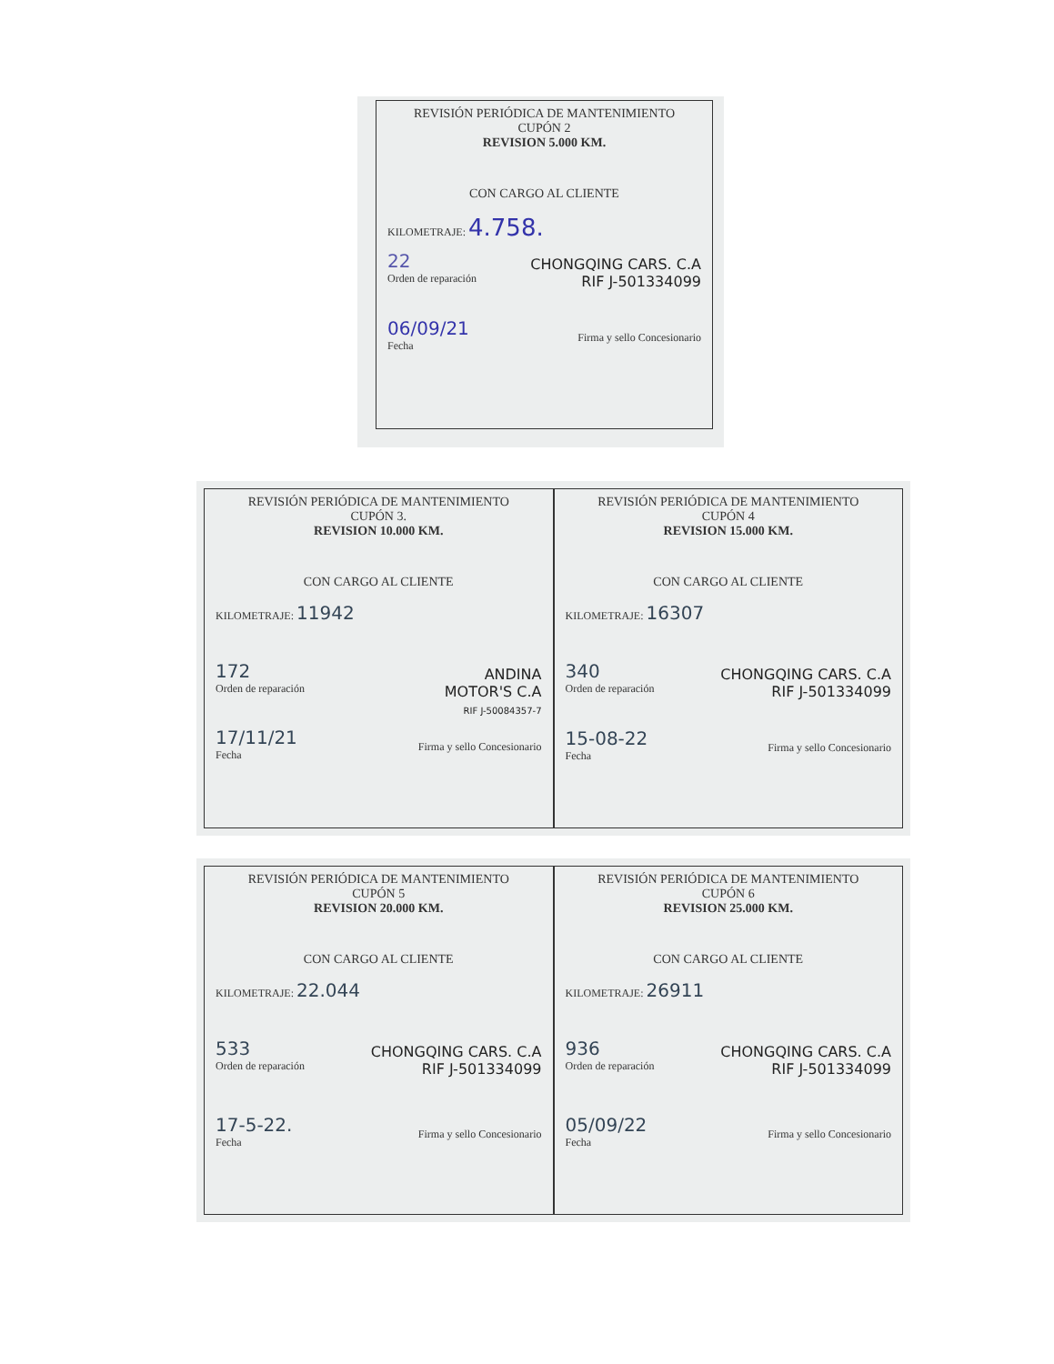REVISIÓN PERIÓDICA DE MANTENIMIENTO
CUPÓN 2
REVISION 5.000 KM.
CON CARGO AL CLIENTE
KILOMETRAJE: 4.758.
22
Orden de reparación
CHONGQING CARS. C.A
RIF J-501334099
06/09/21
Fecha
Firma y sello Concesionario
REVISIÓN PERIÓDICA DE MANTENIMIENTO
CUPÓN 3.
REVISION 10.000 KM.
CON CARGO AL CLIENTE
KILOMETRAJE: 11942
172
Orden de reparación
ANDINA
MOTOR'S C.A
RIF J-50084357-7
17/11/21
Fecha
Firma y sello Concesionario
REVISIÓN PERIÓDICA DE MANTENIMIENTO
CUPÓN 4
REVISION 15.000 KM.
CON CARGO AL CLIENTE
KILOMETRAJE: 16307
340
Orden de reparación
CHONGQING CARS. C.A
RIF J-501334099
15-08-22
Fecha
Firma y sello Concesionario
REVISIÓN PERIÓDICA DE MANTENIMIENTO
CUPÓN 5
REVISION 20.000 KM.
CON CARGO AL CLIENTE
KILOMETRAJE: 22.044
533
Orden de reparación
CHONGQING CARS. C.A
RIF J-501334099
17-5-22.
Fecha
Firma y sello Concesionario
REVISIÓN PERIÓDICA DE MANTENIMIENTO
CUPÓN 6
REVISION 25.000 KM.
CON CARGO AL CLIENTE
KILOMETRAJE: 26911
936
Orden de reparación
CHONGQING CARS. C.A
RIF J-501334099
05/09/22
Fecha
Firma y sello Concesionario